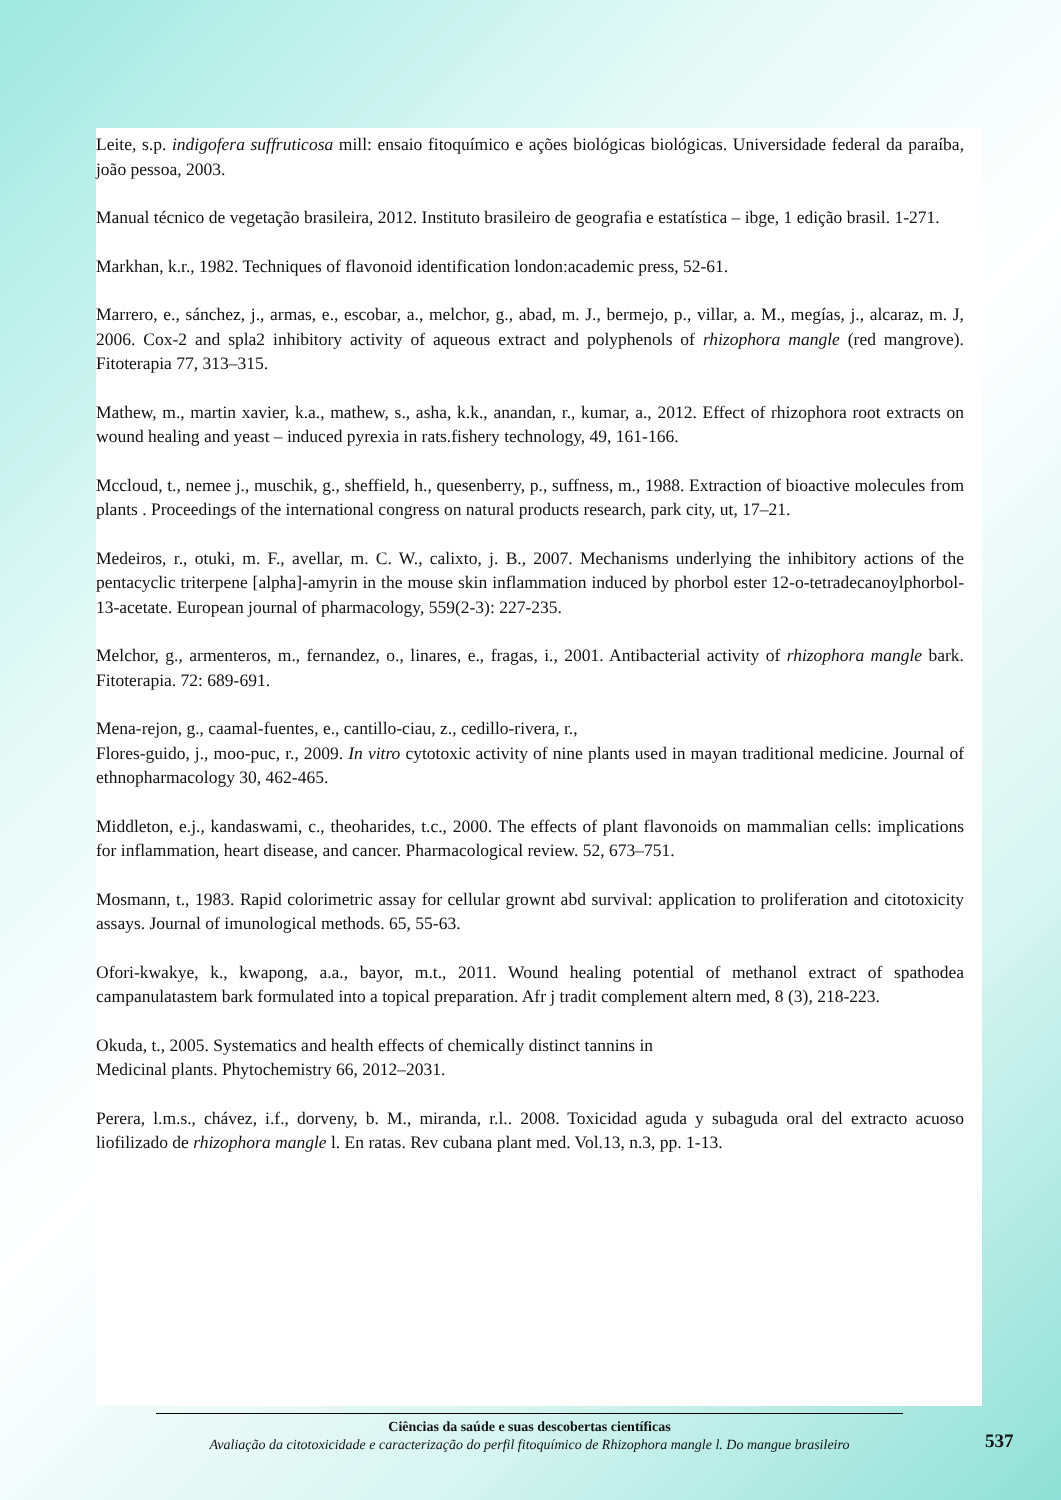Leite, s.p. indigofera suffruticosa mill: ensaio fitoquímico e ações biológicas biológicas. Universidade federal da paraíba, joão pessoa, 2003.
Manual técnico de vegetação brasileira, 2012. Instituto brasileiro de geografia e estatística – ibge, 1 edição brasil. 1-271.
Markhan, k.r., 1982. Techniques of flavonoid identification london:academic press, 52-61.
Marrero, e., sánchez, j., armas, e., escobar, a., melchor, g., abad, m. J., bermejo, p., villar, a. M., megías, j., alcaraz, m. J, 2006. Cox-2 and spla2 inhibitory activity of aqueous extract and polyphenols of rhizophora mangle (red mangrove). Fitoterapia 77, 313–315.
Mathew, m., martin xavier, k.a., mathew, s., asha, k.k., anandan, r., kumar, a., 2012. Effect of rhizophora root extracts on wound healing and yeast – induced pyrexia in rats.fishery technology, 49, 161-166.
Mccloud, t., nemee j., muschik, g., sheffield, h., quesenberry, p., suffness, m., 1988. Extraction of bioactive molecules from plants . Proceedings of the international congress on natural products research, park city, ut, 17–21.
Medeiros, r., otuki, m. F., avellar, m. C. W., calixto, j. B., 2007. Mechanisms underlying the inhibitory actions of the pentacyclic triterpene [alpha]-amyrin in the mouse skin inflammation induced by phorbol ester 12-o-tetradecanoylphorbol-13-acetate. European journal of pharmacology, 559(2-3): 227-235.
Melchor, g., armenteros, m., fernandez, o., linares, e., fragas, i., 2001. Antibacterial activity of rhizophora mangle bark. Fitoterapia. 72: 689-691.
Mena-rejon, g., caamal-fuentes, e., cantillo-ciau, z., cedillo-rivera, r.,
Flores-guido, j., moo-puc, r., 2009. In vitro cytotoxic activity of nine plants used in mayan traditional medicine. Journal of ethnopharmacology 30, 462-465.
Middleton, e.j., kandaswami, c., theoharides, t.c., 2000. The effects of plant flavonoids on mammalian cells: implications for inflammation, heart disease, and cancer. Pharmacological review. 52, 673–751.
Mosmann, t., 1983. Rapid colorimetric assay for cellular grownt abd survival: application to proliferation and citotoxicity assays. Journal of imunological methods. 65, 55-63.
Ofori-kwakye, k., kwapong, a.a., bayor, m.t., 2011. Wound healing potential of methanol extract of spathodea campanulatastem bark formulated into a topical preparation. Afr j tradit complement altern med, 8 (3), 218-223.
Okuda, t., 2005. Systematics and health effects of chemically distinct tannins in
Medicinal plants. Phytochemistry 66, 2012–2031.
Perera, l.m.s., chávez, i.f., dorveny, b. M., miranda, r.l.. 2008. Toxicidad aguda y subaguda oral del extracto acuoso liofilizado de rhizophora mangle l. En ratas. Rev cubana plant med. Vol.13, n.3, pp. 1-13.
Ciências da saúde e suas descobertas científicas
Avaliação da citotoxicidade e caracterização do perfil fitoquímico de Rhizophora mangle l. Do mangue brasileiro
537